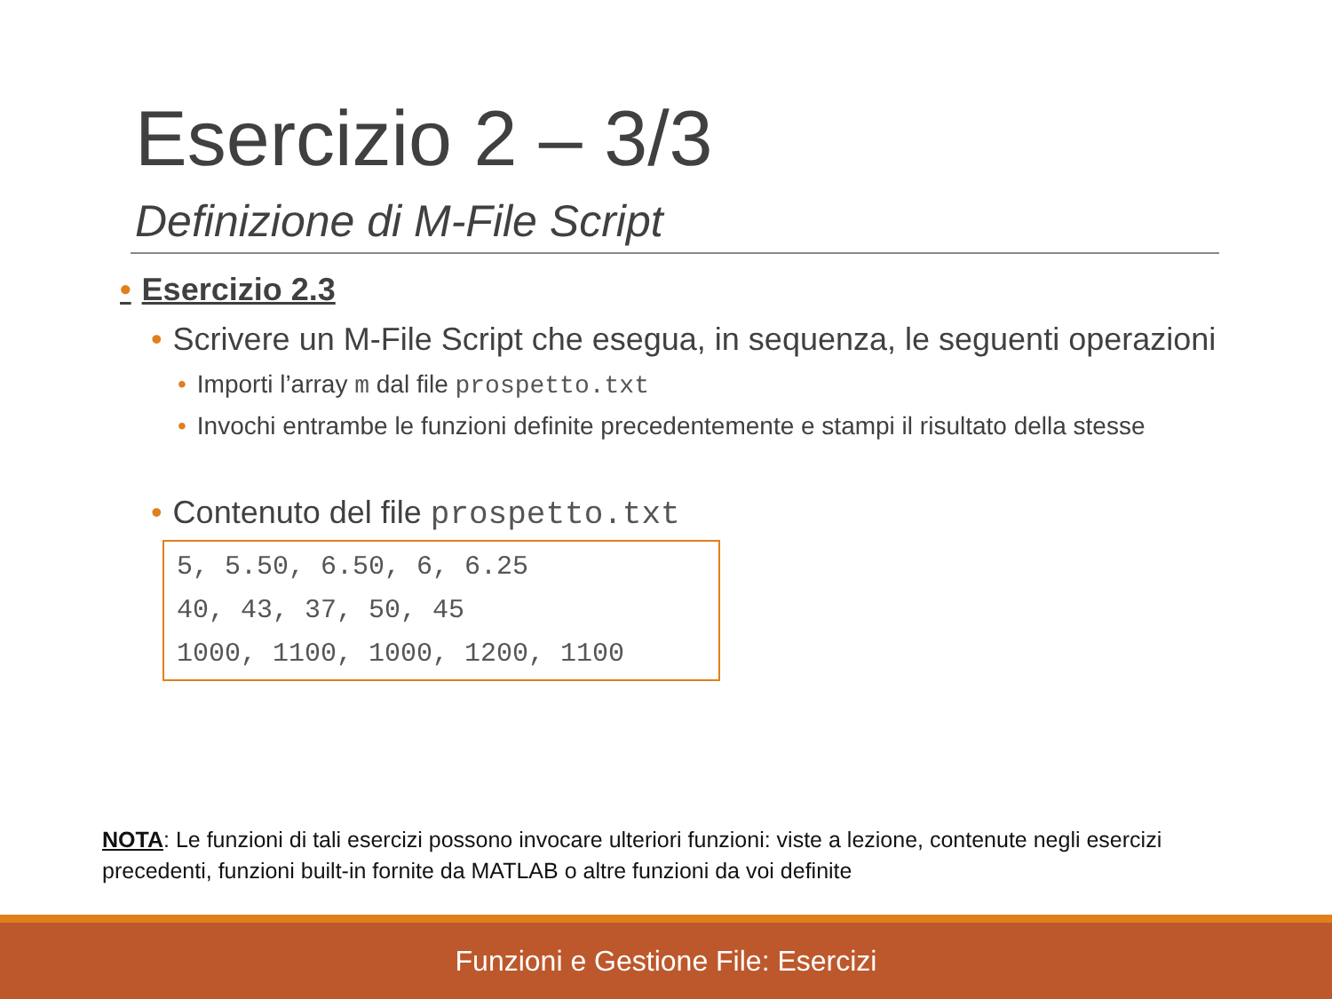Esercizio 2 – 3/3
Definizione di M-File Script
• Esercizio 2.3
• Scrivere un M-File Script che esegua, in sequenza, le seguenti operazioni
• Importi l’array m dal file prospetto.txt
• Invochi entrambe le funzioni definite precedentemente e stampi il risultato della stesse
• Contenuto del file prospetto.txt
5, 5.50, 6.50, 6, 6.25
40, 43, 37, 50, 45
1000, 1100, 1000, 1200, 1100
NOTA: Le funzioni di tali esercizi possono invocare ulteriori funzioni: viste a lezione, contenute negli esercizi precedenti, funzioni built-in fornite da MATLAB o altre funzioni da voi definite
Funzioni e Gestione File: Esercizi